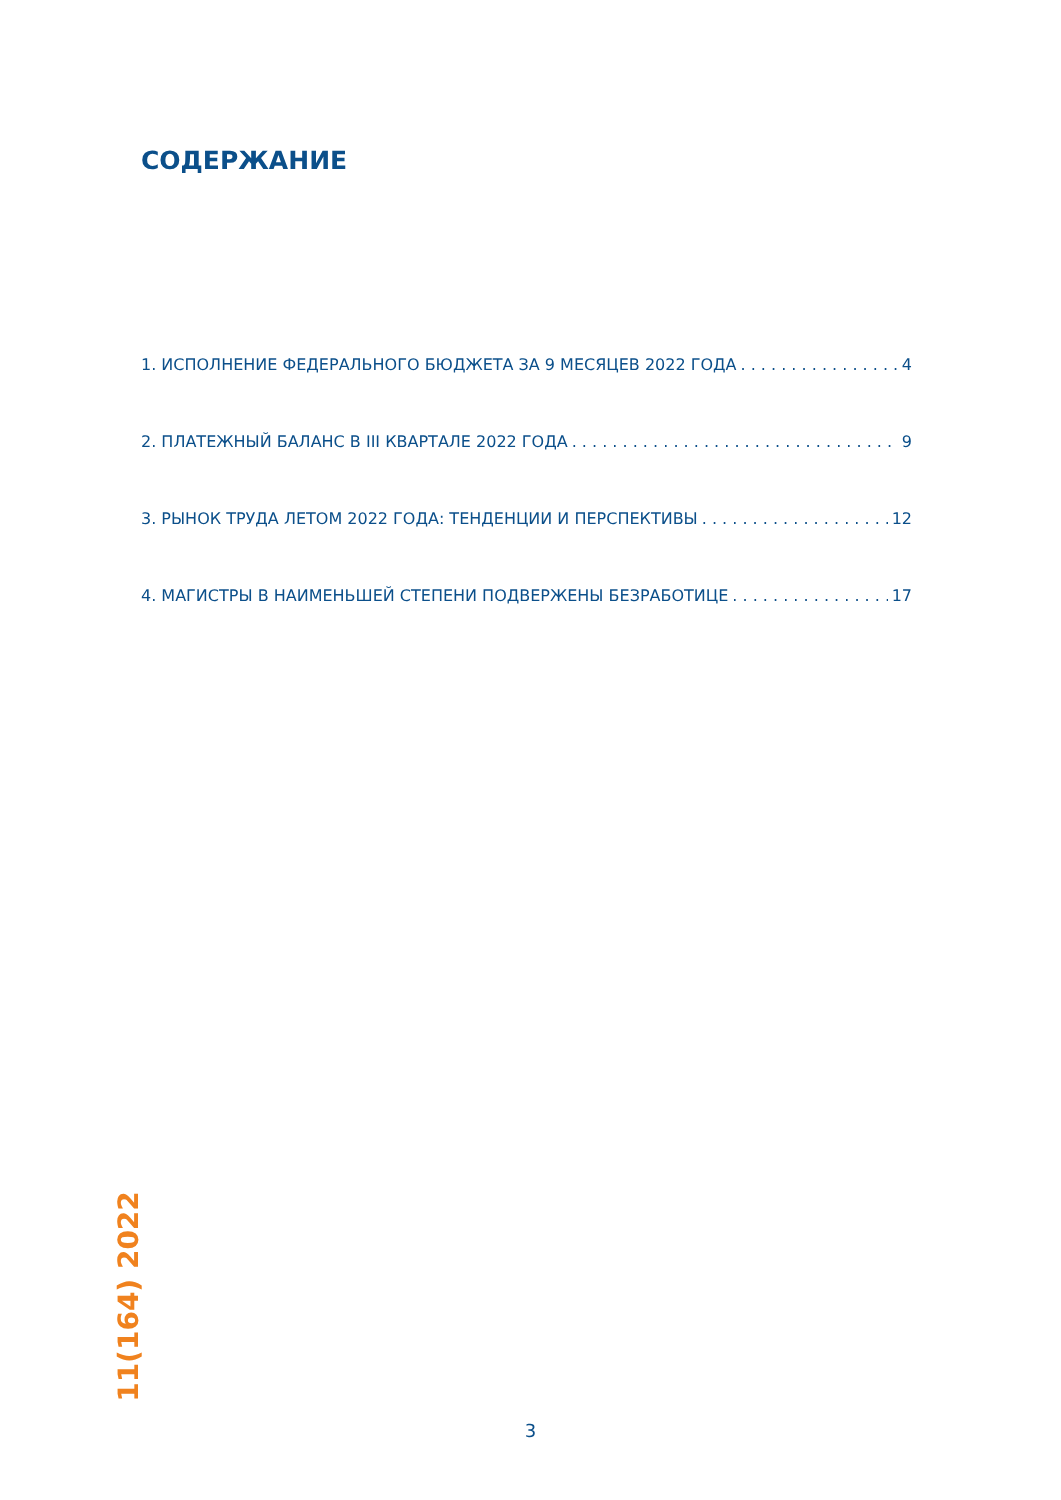СОДЕРЖАНИЕ
1. ИСПОЛНЕНИЕ ФЕДЕРАЛЬНОГО БЮДЖЕТА ЗА 9 МЕСЯЦЕВ 2022 ГОДА 4
2. ПЛАТЕЖНЫЙ БАЛАНС В III КВАРТАЛЕ 2022 ГОДА 9
3. РЫНОК ТРУДА ЛЕТОМ 2022 ГОДА: ТЕНДЕНЦИИ И ПЕРСПЕКТИВЫ 12
4. МАГИСТРЫ В НАИМЕНЬШЕЙ СТЕПЕНИ ПОДВЕРЖЕНЫ БЕЗРАБОТИЦЕ 17
11(164) 2022
3